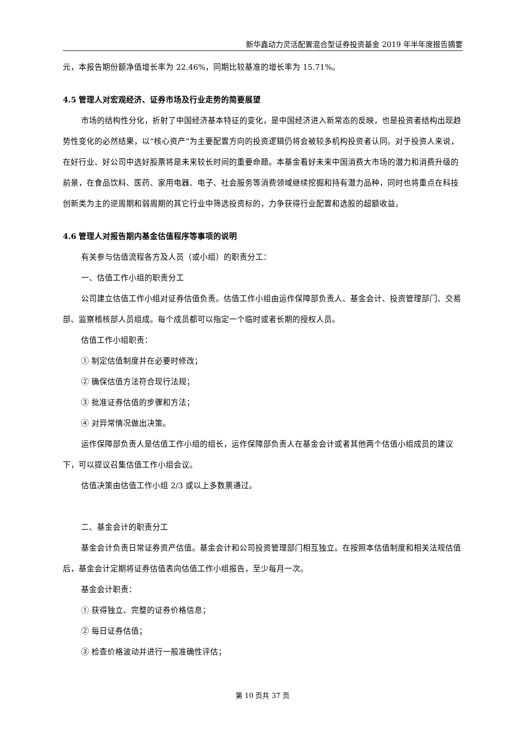新华鑫动力灵活配置混合型证券投资基金 2019 年半年度报告摘要
元，本报告期份额净值增长率为 22.46%，同期比较基准的增长率为 15.71%。
4.5 管理人对宏观经济、证券市场及行业走势的简要展望
市场的结构性分化，折射了中国经济基本特征的变化，是中国经济进入新常态的反映，也是投资者结构出现趋势性变化的必然结果，以“核心资产”为主要配置方向的投资逻辑仍将会被较多机构投资者认同。对于投资人来说，在好行业、好公司中选好股票将是未来较长时间的重要命题。本基金看好未来中国消费大市场的潜力和消费升级的前景，在食品饮料、医药、家用电器、电子、社会服务等消费领域继续挖掘和持有潜力品种，同时也将重点在科技创新类为主的逆周期和弱周期的其它行业中筛选投资标的，力争获得行业配置和选股的超额收益。
4.6 管理人对报告期内基金估值程序等事项的说明
有关参与估值流程各方及人员（或小组）的职责分工：
一、估值工作小组的职责分工
公司建立估值工作小组对证券估值负责。估值工作小组由运作保障部负责人、基金会计、投资管理部门、交易部、监察稽核部人员组成。每个成员都可以指定一个临时或者长期的授权人员。
估值工作小组职责：
① 制定估值制度并在必要时修改；
② 确保估值方法符合现行法规；
③ 批准证券估值的步骤和方法；
④ 对异常情况做出决策。
运作保障部负责人是估值工作小组的组长，运作保障部负责人在基金会计或者其他两个估值小组成员的建议下，可以提议召集估值工作小组会议。
估值决策由估值工作小组 2/3 或以上多数票通过。
二、基金会计的职责分工
基金会计负责日常证券资产估值。基金会计和公司投资管理部门相互独立。在按照本估值制度和相关法规估值后，基金会计定期将证券估值表向估值工作小组报告，至少每月一次。
基金会计职责：
① 获得独立、完整的证券价格信息；
② 每日证券估值；
③ 检查价格波动并进行一般准确性评估；
第 10 页共 37 页